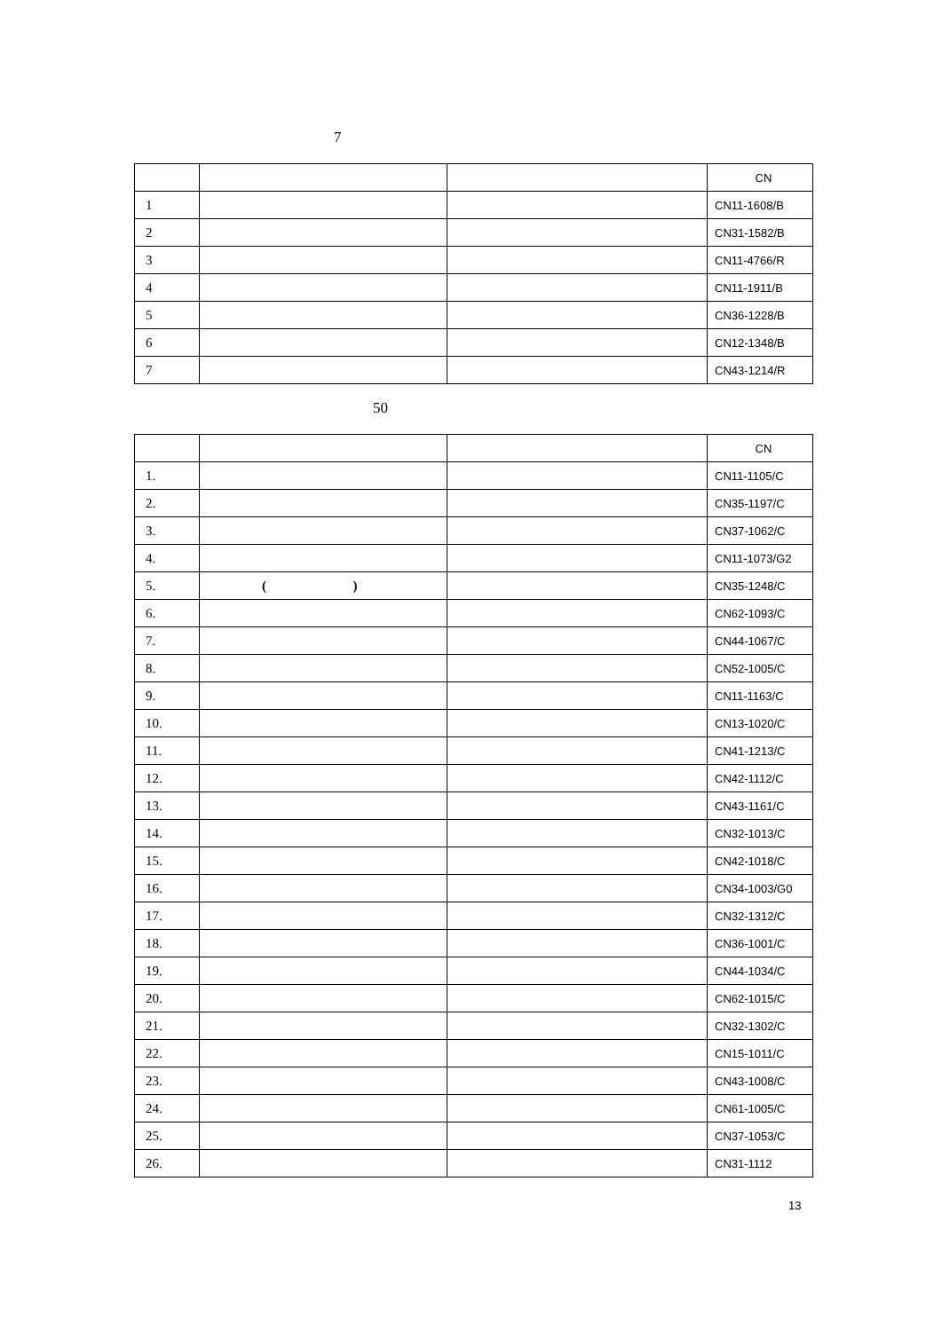7
| | | | CN |
| 1 | | | CN11-1608/B |
| 2 | | | CN31-1582/B |
| 3 | | | CN11-4766/R |
| 4 | | | CN11-1911/B |
| 5 | | | CN36-1228/B |
| 6 | | | CN12-1348/B |
| 7 | | | CN43-1214/R |
50
| | | | CN |
| 1. | | | CN11-1105/C |
| 2. | | | CN35-1197/C |
| 3. | | | CN37-1062/C |
| 4. | | | CN11-1073/G2 |
| 5. | ( ) | | CN35-1248/C |
| 6. | | | CN62-1093/C |
| 7. | | | CN44-1067/C |
| 8. | | | CN52-1005/C |
| 9. | | | CN11-1163/C |
| 10. | | | CN13-1020/C |
| 11. | | | CN41-1213/C |
| 12. | | | CN42-1112/C |
| 13. | | | CN43-1161/C |
| 14. | | | CN32-1013/C |
| 15. | | | CN42-1018/C |
| 16. | | | CN34-1003/G0 |
| 17. | | | CN32-1312/C |
| 18. | | | CN36-1001/C |
| 19. | | | CN44-1034/C |
| 20. | | | CN62-1015/C |
| 21. | | | CN32-1302/C |
| 22. | | | CN15-1011/C |
| 23. | | | CN43-1008/C |
| 24. | | | CN61-1005/C |
| 25. | | | CN37-1053/C |
| 26. | | | CN31-1112 |
13